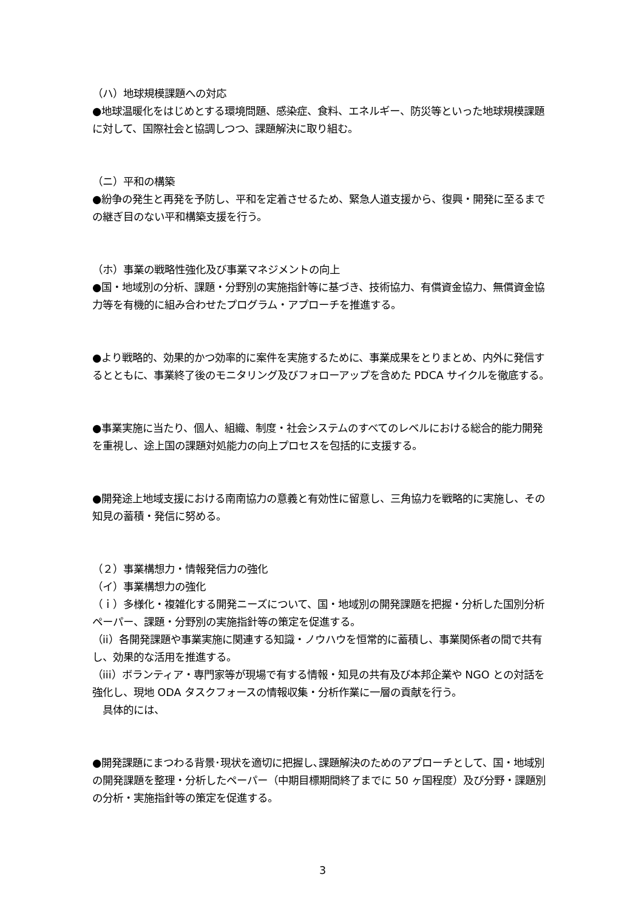（ハ）地球規模課題への対応
●地球温暖化をはじめとする環境問題、感染症、食料、エネルギー、防災等といった地球規模課題に対して、国際社会と協調しつつ、課題解決に取り組む。
（ニ）平和の構築
●紛争の発生と再発を予防し、平和を定着させるため、緊急人道支援から、復興・開発に至るまでの継ぎ目のない平和構築支援を行う。
（ホ）事業の戦略性強化及び事業マネジメントの向上
●国・地域別の分析、課題・分野別の実施指針等に基づき、技術協力、有償資金協力、無償資金協力等を有機的に組み合わせたプログラム・アプローチを推進する。
●より戦略的、効果的かつ効率的に案件を実施するために、事業成果をとりまとめ、内外に発信するとともに、事業終了後のモニタリング及びフォローアップを含めた PDCA サイクルを徹底する。
●事業実施に当たり、個人、組織、制度・社会システムのすべてのレベルにおける総合的能力開発を重視し、途上国の課題対処能力の向上プロセスを包括的に支援する。
●開発途上地域支援における南南協力の意義と有効性に留意し、三角協力を戦略的に実施し、その知見の蓄積・発信に努める。
（２）事業構想力・情報発信力の強化
（イ）事業構想力の強化
（ｉ）多様化・複雑化する開発ニーズについて、国・地域別の開発課題を把握・分析した国別分析ペーパー、課題・分野別の実施指針等の策定を促進する。
（ii）各開発課題や事業実施に関連する知識・ノウハウを恒常的に蓄積し、事業関係者の間で共有し、効果的な活用を推進する。
（iii）ボランティア・専門家等が現場で有する情報・知見の共有及び本邦企業や NGO との対話を強化し、現地 ODA タスクフォースの情報収集・分析作業に一層の貢献を行う。
　具体的には、
●開発課題にまつわる背景･現状を適切に把握し､課題解決のためのアプローチとして、国・地域別の開発課題を整理・分析したペーパー（中期目標期間終了までに 50 ヶ国程度）及び分野・課題別の分析・実施指針等の策定を促進する。
3